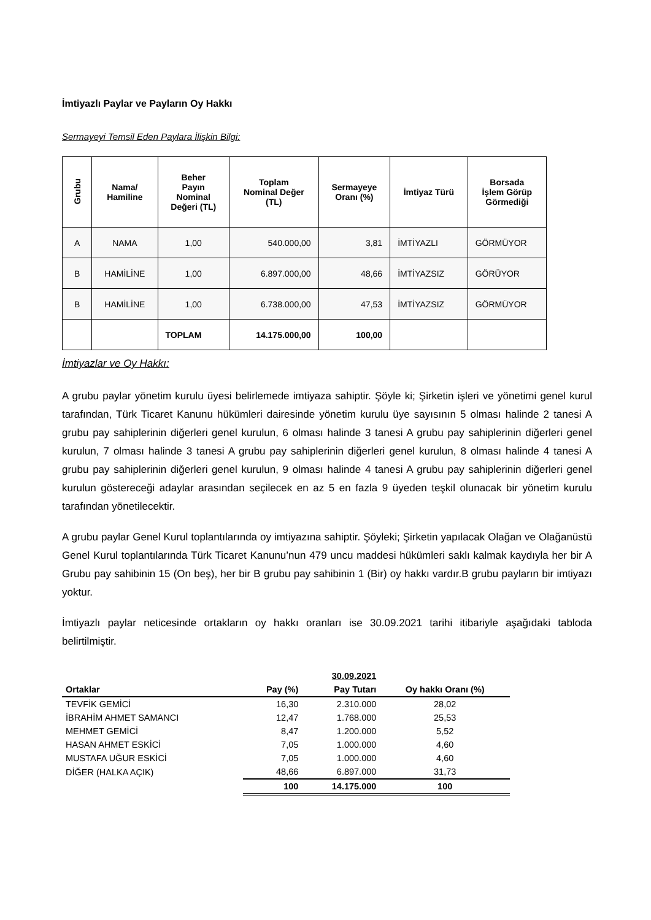İmtiyazlı Paylar ve Payların Oy Hakkı
Sermayeyi Temsil Eden Paylara İlişkin Bilgi:
| Grubu | Nama/ Hamiline | Beher Payın Nominal Değeri (TL) | Toplam Nominal Değer (TL) | Sermayeye Oranı (%) | İmtiyaz Türü | Borsada İşlem Görüp Görmediği |
| --- | --- | --- | --- | --- | --- | --- |
| A | NAMA | 1,00 | 540.000,00 | 3,81 | İMTİYAZLI | GÖRMÜYOR |
| B | HAMİLİNE | 1,00 | 6.897.000,00 | 48,66 | İMTİYAZSIZ | GÖRÜYOR |
| B | HAMİLİNE | 1,00 | 6.738.000,00 | 47,53 | İMTİYAZSIZ | GÖRMÜYOR |
| | | TOPLAM | 14.175.000,00 | 100,00 | | |
İmtiyazlar ve Oy Hakkı:
A grubu paylar yönetim kurulu üyesi belirlemede imtiyaza sahiptir. Şöyle ki; Şirketin işleri ve yönetimi genel kurul tarafından, Türk Ticaret Kanunu hükümleri dairesinde yönetim kurulu üye sayısının 5 olması halinde 2 tanesi A grubu pay sahiplerinin diğerleri genel kurulun, 6 olması halinde 3 tanesi A grubu pay sahiplerinin diğerleri genel kurulun, 7 olması halinde 3 tanesi A grubu pay sahiplerinin diğerleri genel kurulun, 8 olması halinde 4 tanesi A grubu pay sahiplerinin diğerleri genel kurulun, 9 olması halinde 4 tanesi A grubu pay sahiplerinin diğerleri genel kurulun göstereceği adaylar arasından seçilecek en az 5 en fazla 9 üyeden teşkil olunacak bir yönetim kurulu tarafından yönetilecektir.
A grubu paylar Genel Kurul toplantılarında oy imtiyazına sahiptir. Şöyleki; Şirketin yapılacak Olağan ve Olağanüstü Genel Kurul toplantılarında Türk Ticaret Kanunu’nun 479 uncu maddesi hükümleri saklı kalmak kaydıyla her bir A Grubu pay sahibinin 15 (On beş), her bir B grubu pay sahibinin 1 (Bir) oy hakkı vardır.B grubu payların bir imtiyazı yoktur.
İmtiyazlı paylar neticesinde ortakların oy hakkı oranları ise 30.09.2021 tarihi itibariyle aşağıdaki tabloda belirtilmiştir.
| | 30.09.2021 | | |
| --- | --- | --- | --- |
| Ortaklar | Pay (%) | Pay Tutarı | Oy hakkı Oranı (%) |
| TEVFİK GEMİCİ | 16,30 | 2.310.000 | 28,02 |
| İBRAHİM AHMET SAMANCI | 12,47 | 1.768.000 | 25,53 |
| MEHMET GEMİCİ | 8,47 | 1.200.000 | 5,52 |
| HASAN AHMET ESKİCİ | 7,05 | 1.000.000 | 4,60 |
| MUSTAFA UĞUR ESKİCİ | 7,05 | 1.000.000 | 4,60 |
| DİĞER (HALKA AÇIK) | 48,66 | 6.897.000 | 31,73 |
| | 100 | 14.175.000 | 100 |